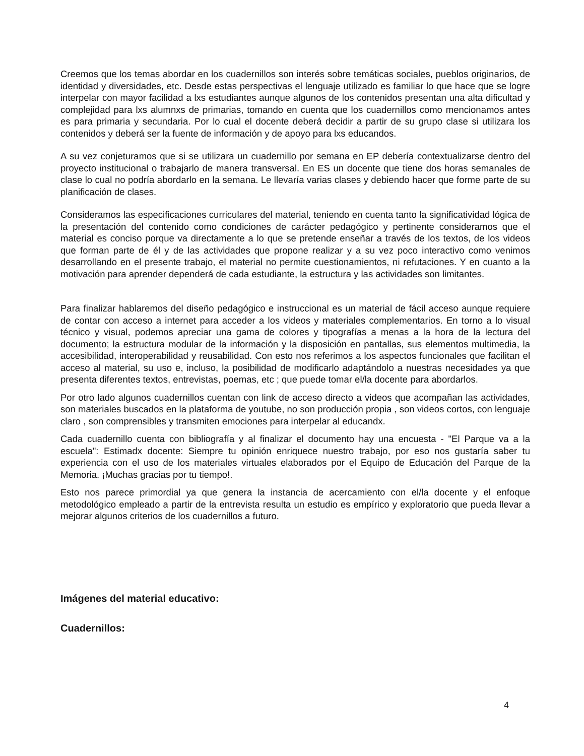Creemos que los temas abordar en los cuadernillos son interés sobre temáticas sociales, pueblos originarios, de identidad y diversidades, etc. Desde estas perspectivas el lenguaje utilizado es familiar lo que hace que se logre interpelar con mayor facilidad a lxs estudiantes aunque algunos de los contenidos presentan una alta dificultad y complejidad para lxs alumnxs de primarias, tomando en cuenta que los cuadernillos como mencionamos antes es para primaria y secundaria. Por lo cual el docente deberá decidir a partir de su grupo clase si utilizara los contenidos y deberá ser la fuente de información y de apoyo para lxs educandos.
A su vez conjeturamos que si se utilizara un cuadernillo por semana en EP debería contextualizarse dentro del proyecto institucional o trabajarlo de manera transversal. En ES un docente que tiene dos horas semanales de clase lo cual no podría abordarlo en la semana. Le llevaría varias clases y debiendo hacer que forme parte de su planificación de clases.
Consideramos las especificaciones curriculares del material, teniendo en cuenta tanto la significatividad lógica de la presentación del contenido como condiciones de carácter pedagógico y pertinente consideramos que el material es conciso porque va directamente a lo que se pretende enseñar a través de los textos, de los videos que forman parte de él y de las actividades que propone realizar y a su vez poco interactivo como venimos desarrollando en el presente trabajo, el material no permite cuestionamientos, ni refutaciones. Y en cuanto a la motivación para aprender dependerá de cada estudiante, la estructura y las actividades son limitantes.
Para finalizar hablaremos del diseño pedagógico e instruccional es un material de fácil acceso aunque requiere de contar con acceso a internet para acceder a los videos y materiales complementarios. En torno a lo visual técnico y visual, podemos apreciar una gama de colores y tipografías a menas a la hora de la lectura del documento; la estructura modular de la información y la disposición en pantallas, sus elementos multimedia, la accesibilidad, interoperabilidad y reusabilidad. Con esto nos referimos a los aspectos funcionales que facilitan el acceso al material, su uso e, incluso, la posibilidad de modificarlo adaptándolo a nuestras necesidades ya que presenta diferentes textos, entrevistas, poemas, etc ; que puede tomar el/la docente para abordarlos.
Por otro lado algunos cuadernillos cuentan con link de acceso directo a videos que acompañan las actividades, son materiales buscados en la plataforma de youtube, no son producción propia , son videos cortos, con lenguaje claro , son comprensibles y transmiten emociones para interpelar al educandx.
Cada cuadernillo cuenta con bibliografía y al finalizar el documento hay una encuesta - "El Parque va a la escuela": Estimadx docente: Siempre tu opinión enriquece nuestro trabajo, por eso nos gustaría saber tu experiencia con el uso de los materiales virtuales elaborados por el Equipo de Educación del Parque de la Memoria. ¡Muchas gracias por tu tiempo!.
Esto nos parece primordial ya que genera la instancia de acercamiento con el/la docente y el enfoque metodológico empleado a partir de la entrevista resulta un estudio es empírico y exploratorio que pueda llevar a mejorar algunos criterios de los cuadernillos a futuro.
Imágenes del material educativo:
Cuadernillos:
4